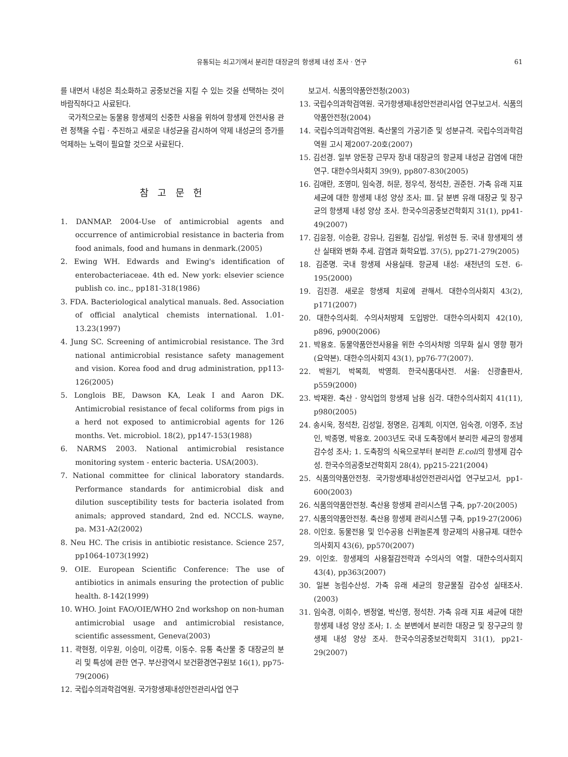유통되는 쇠고기에서 분리한 대장균의 항생제 내성 조사 · 연구 61
를 내면서 내성은 최소화하고 공중보건을 지킬 수 있는 것을 선택하는 것이 바람직하다고 사료된다.
국가적으로는 동물용 항생제의 신중한 사용을 위하여 항생제 안전사용 관련 정책을 수립 · 추진하고 새로운 내성균을 감시하여 약제 내성균의 증가를 억제하는 노력이 필요할 것으로 사료된다.
참 고 문 헌
1. DANMAP. 2004-Use of antimicrobial agents and occurrence of antimicrobial resistance in bacteria from food animals, food and humans in denmark.(2005)
2. Ewing WH. Edwards and Ewing's identification of enterobacteriaceae. 4th ed. New york: elsevier science publish co. inc., pp181-318(1986)
3. FDA. Bacteriological analytical manuals. 8ed. Association of official analytical chemists international. 1.01-13.23(1997)
4. Jung SC. Screening of antimicrobial resistance. The 3rd national antimicrobial resistance safety management and vision. Korea food and drug administration, pp113-126(2005)
5. Longlois BE, Dawson KA, Leak I and Aaron DK. Antimicrobial resistance of fecal coliforms from pigs in a herd not exposed to antimicrobial agents for 126 months. Vet. microbiol. 18(2), pp147-153(1988)
6. NARMS 2003. National antimicrobial resistance monitoring system - enteric bacteria. USA(2003).
7. National committee for clinical laboratory standards. Performance standards for antimicrobial disk and dilution susceptibility tests for bacteria isolated from animals; approved standard, 2nd ed. NCCLS. wayne, pa. M31-A2(2002)
8. Neu HC. The crisis in antibiotic resistance. Science 257, pp1064-1073(1992)
9. OIE. European Scientific Conference: The use of antibiotics in animals ensuring the protection of public health. 8-142(1999)
10. WHO. Joint FAO/OIE/WHO 2nd workshop on non-human antimicrobial usage and antimicrobial resistance, scientific assessment, Geneva(2003)
11. 곽현정, 이우원, 이승미, 이강록, 이동수. 유통 축산물 중 대장균의 분리 및 특성에 관한 연구. 부산광역시 보건환경연구원보 16(1), pp75-79(2006)
12. 국립수의과학검역원. 국가항생제내성안전관리사업 연구
보고서. 식품의약품안전청(2003)
13. 국립수의과학검역원. 국가항생제내성안전관리사업 연구보고서. 식품의약품안전청(2004)
14. 국립수의과학검역원. 축산물의 가공기준 및 성분규격. 국립수의과학검역원 고시 제2007-20호(2007)
15. 김선경. 일부 양돈장 근무자 장내 대장균의 항균제 내성균 감염에 대한 연구. 대한수의사회지 39(9), pp807-830(2005)
16. 김애란, 조영미, 임숙경, 허문, 정우석, 정석찬, 권준헌. 가축 유래 지표 세균에 대한 항생제 내성 양상 조사; Ⅲ. 닭 분변 유래 대장균 및 장구균의 항생제 내성 양상 조사. 한국수의공중보건학회지 31(1), pp41-49(2007)
17. 김윤정, 이승환, 강유나, 김원철, 김상일, 위성현 등. 국내 항생제의 생산 실태와 변화 추세. 감염과 화학요법. 37(5), pp271-279(2005)
18. 김준명. 국내 항생제 사용실태. 항균제 내성: 새천년의 도전. 6-195(2000)
19. 김진경. 새로운 항생제 치료에 관해서. 대한수의사회지 43(2), p171(2007)
20. 대한수의사회. 수의사처방제 도입방안. 대한수의사회지 42(10), p896, p900(2006)
21. 박용호. 동물약품안전사용을 위한 수의사처방 의무화 실시 영향 평가(요약본). 대한수의사회지 43(1), pp76-77(2007).
22. 박원기, 박복희, 박영희. 한국식품대사전. 서울: 신광출판사, p559(2000)
23. 박재완. 축산 · 양식업의 항생제 남용 심각. 대한수의사회지 41(11), p980(2005)
24. 송시욱, 정석찬, 김성일, 정명은, 김계희, 이지연, 임숙경, 이영주, 조남인, 박종명, 박용호. 2003년도 국내 도축장에서 분리한 세균의 항생제 감수성 조사; 1. 도축장의 식육으로부터 분리한 E.coli의 항생제 감수성. 한국수의공중보건학회지 28(4), pp215-221(2004)
25. 식품의약품안전청. 국가항생제내성안전관리사업 연구보고서, pp1-600(2003)
26. 식품의약품안전청. 축산용 항생제 관리시스템 구축, pp7-20(2005)
27. 식품의약품안전청. 축산용 항생제 관리시스템 구축, pp19-27(2006)
28. 이인호. 동물전용 및 인수공용 신퀴놀론계 항균제의 사용규제. 대한수의사회지 43(6), pp570(2007)
29. 이인호. 항생제의 사용절감전략과 수의사의 역할. 대한수의사회지 43(4), pp363(2007)
30. 일본 농림수산성. 가축 유래 세균의 항균물질 감수성 실태조사. (2003)
31. 임숙경, 이희수, 변정열, 박신영, 정석찬. 가축 유래 지표 세균에 대한 항생제 내성 양상 조사; Ⅰ. 소 분변에서 분리한 대장균 및 장구균의 항생제 내성 양상 조사. 한국수의공중보건학회지 31(1), pp21-29(2007)